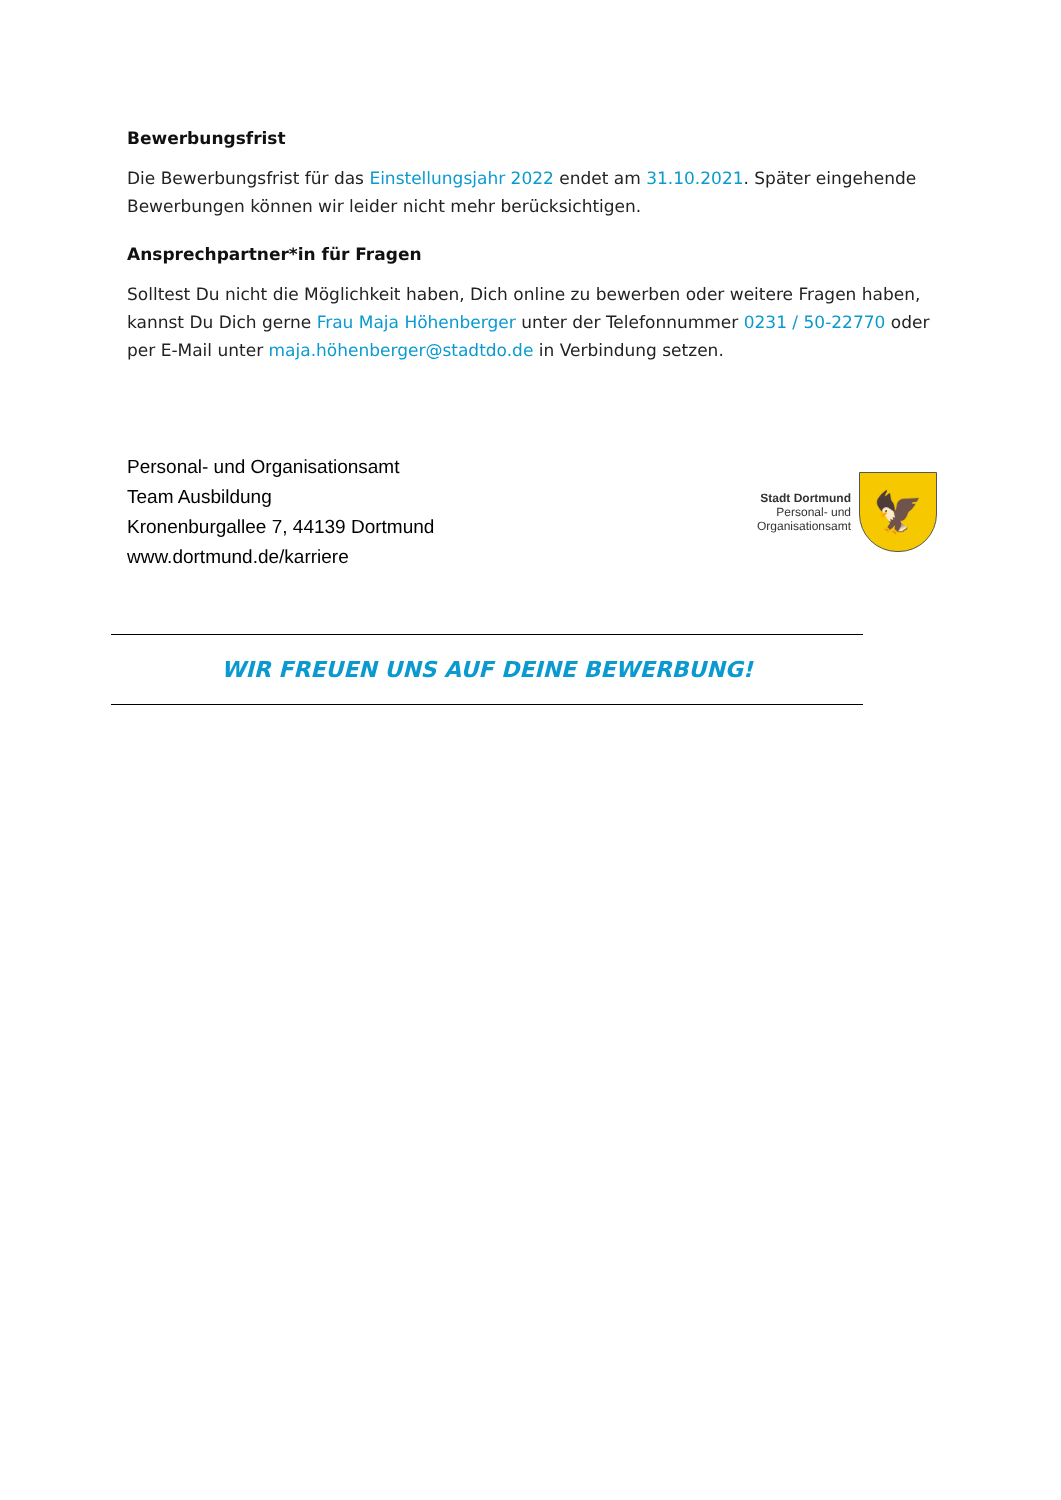Bewerbungsfrist
Die Bewerbungsfrist für das Einstellungsjahr 2022 endet am 31.10.2021. Später eingehende Bewerbungen können wir leider nicht mehr berücksichtigen.
Ansprechpartner*in für Fragen
Solltest Du nicht die Möglichkeit haben, Dich online zu bewerben oder weitere Fragen haben, kannst Du Dich gerne Frau Maja Höhenberger unter der Telefonnummer 0231 / 50-22770 oder per E-Mail unter maja.höhenberger@stadtdo.de in Verbindung setzen.
Personal- und Organisationsamt
Team Ausbildung
Kronenburgallee 7, 44139 Dortmund
www.dortmund.de/karriere
Stadt Dortmund
Personal- und
Organisationsamt
🦅
WIR FREUEN UNS AUF DEINE BEWERBUNG!